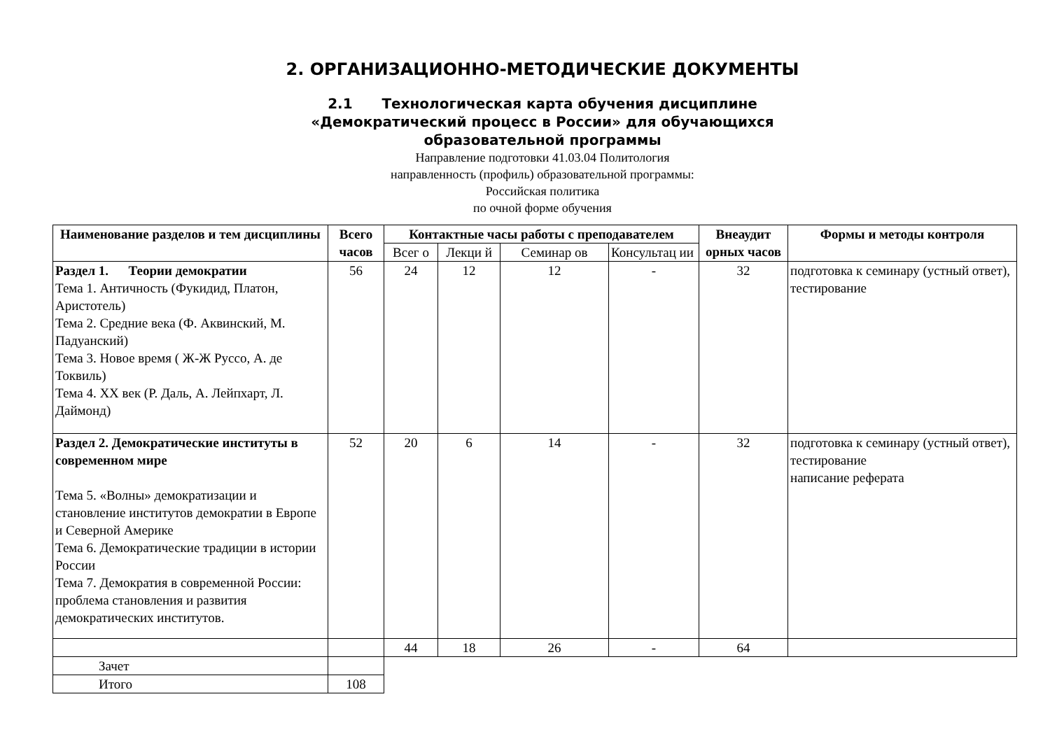2. ОРГАНИЗАЦИОННО-МЕТОДИЧЕСКИЕ ДОКУМЕНТЫ
2.1 Технологическая карта обучения дисциплине
«Демократический процесс в России» для обучающихся
образовательной программы
Направление подготовки 41.03.04 Политология
направленность (профиль) образовательной программы:
Российская политика
по очной форме обучения
| Наименование разделов и тем дисциплины | Всего часов | Контактные часы работы с преподавателем | | | | Внеаудит орных часов | Формы и методы контроля |
| --- | --- | --- | --- | --- | --- | --- | --- |
| | | Всег о | Лекци й | Семинар ов | Консультац ии | | |
| Раздел 1. Теории демократии Тема 1. Античность (Фукидид, Платон, Аристотель) Тема 2. Средние века (Ф. Аквинский, М. Падуанский) Тема 3. Новое время ( Ж-Ж Руссо, А. де Токвиль) Тема 4. XX век (Р. Даль, А. Лейпхарт, Л. Даймонд) | 56 | 24 | 12 | 12 | - | 32 | подготовка к семинару (устный ответ), тестирование |
| Раздел 2. Демократические институты в современном мире Тема 5. «Волны» демократизации и становление институтов демократии в Европе и Северной Америке Тема 6. Демократические традиции в истории России Тема 7. Демократия в современной России: проблема становления и развития демократических институтов. | 52 | 20 | 6 | 14 | - | 32 | подготовка к семинару (устный ответ), тестирование написание реферата |
| | | 44 | 18 | 26 | - | 64 | |
| Зачет | | | | | | | |
| Итого | 108 | | | | | | |